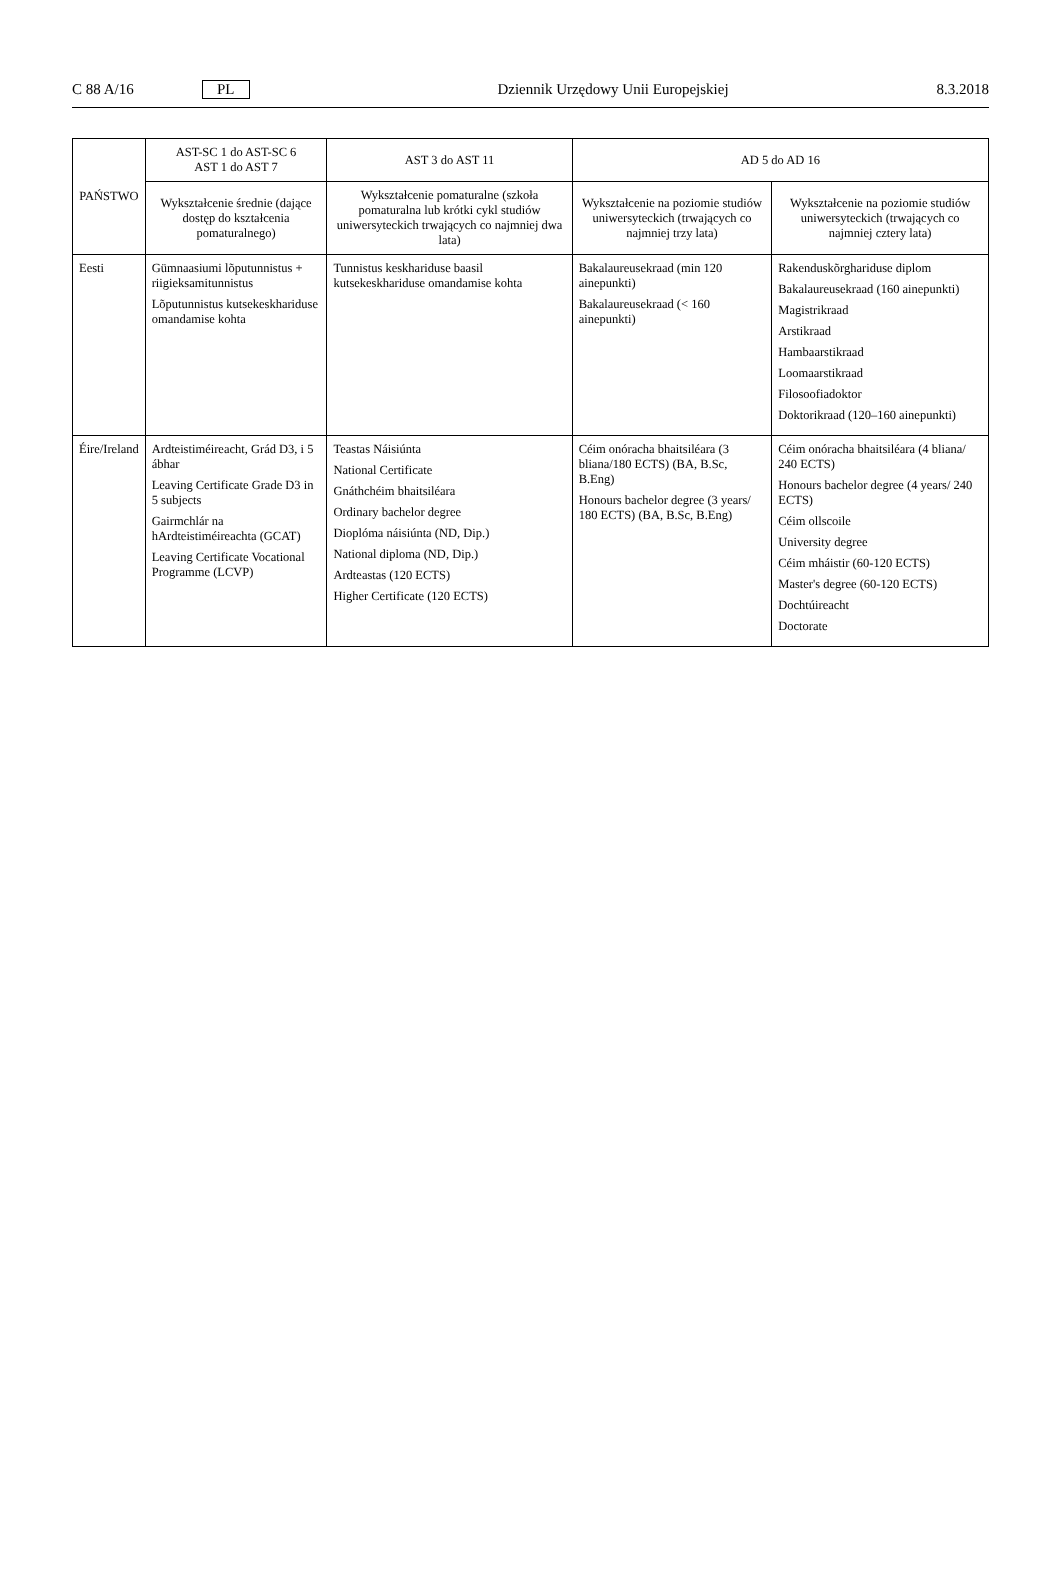C 88 A/16 PL Dziennik Urzędowy Unii Europejskiej 8.3.2018
| PAŃSTWO | AST-SC 1 do AST-SC 6 AST 1 do AST 7 | AST 3 do AST 11 | AD 5 do AD 16 | |
| --- | --- | --- | --- | --- |
| | Wykształcenie średnie (dające dostęp do kształcenia pomaturalnego) | Wykształcenie pomaturalne (szkoła pomaturalna lub krótki cykl studiów uniwersyteckich trwających co najmniej dwa lata) | Wykształcenie na poziomie studiów uniwersyteckich (trwających co najmniej trzy lata) | Wykształcenie na poziomie studiów uniwersyteckich (trwających co najmniej cztery lata) |
| Eesti | Gümnaasiumi lõputunnistus + riigieksamitunnistus Lõputunnistus kutsekeskhariduse omandamise kohta | Tunnistus keskhariduse baasil kutsekeskhariduse omandamise kohta | Bakalaureusekraad (min 120 ainepunkti) Bakalaureusekraad (< 160 ainepunkti) | Rakenduskõrghariduse diplom Bakalaureusekraad (160 ainepunkti) Magistrikraad Arstikraad Hambaarstikraad Loomaarstikraad Filosoofiadoktor Doktorikraad (120–160 ainepunkti) |
| Éire/Ireland | Ardteistiméireacht, Grád D3, i 5 ábhar Leaving Certificate Grade D3 in 5 subjects Gairmchlár na hArdteistiméireachta (GCAT) Leaving Certificate Vocational Programme (LCVP) | Teastas Náisiúnta National Certificate Gnáthchéim bhaitsiléara Ordinary bachelor degree Dioplóma náisiúnta (ND, Dip.) National diploma (ND, Dip.) Ardteastas (120 ECTS) Higher Certificate (120 ECTS) | Céim onóracha bhaitsiléara (3 bliana/180 ECTS) (BA, B.Sc, B.Eng) Honours bachelor degree (3 years/ 180 ECTS) (BA, B.Sc, B.Eng) | Céim onóracha bhaitsiléara (4 bliana/ 240 ECTS) Honours bachelor degree (4 years/ 240 ECTS) Céim ollscoile University degree Céim mháistir (60-120 ECTS) Master's degree (60-120 ECTS) Dochtúireacht Doctorate |